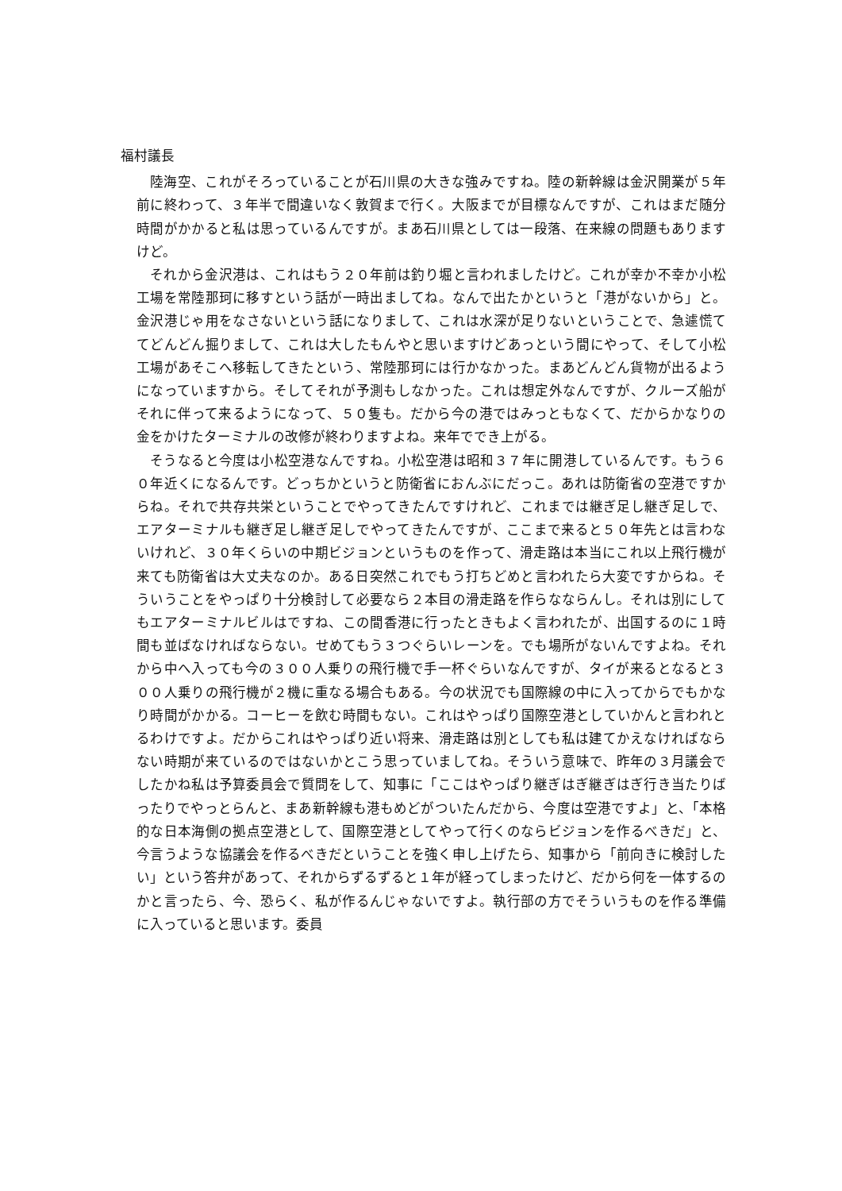福村議長
陸海空、これがそろっていることが石川県の大きな強みですね。陸の新幹線は金沢開業が５年前に終わって、３年半で間違いなく敦賀まで行く。大阪までが目標なんですが、これはまだ随分時間がかかると私は思っているんですが。まあ石川県としては一段落、在来線の問題もありますけど。
それから金沢港は、これはもう２０年前は釣り堀と言われましたけど。これが幸か不幸か小松工場を常陸那珂に移すという話が一時出ましてね。なんで出たかというと「港がないから」と。金沢港じゃ用をなさないという話になりまして、これは水深が足りないということで、急遽慌ててどんどん掘りまして、これは大したもんやと思いますけどあっという間にやって、そして小松工場があそこへ移転してきたという、常陸那珂には行かなかった。まあどんどん貨物が出るようになっていますから。そしてそれが予測もしなかった。これは想定外なんですが、クルーズ船がそれに伴って来るようになって、５０隻も。だから今の港ではみっともなくて、だからかなりの金をかけたターミナルの改修が終わりますよね。来年ででき上がる。
そうなると今度は小松空港なんですね。小松空港は昭和３７年に開港しているんです。もう６０年近くになるんです。どっちかというと防衛省におんぶにだっこ。あれは防衛省の空港ですからね。それで共存共栄ということでやってきたんですけれど、これまでは継ぎ足し継ぎ足しで、エアターミナルも継ぎ足し継ぎ足しでやってきたんですが、ここまで来ると５０年先とは言わないけれど、３０年くらいの中期ビジョンというものを作って、滑走路は本当にこれ以上飛行機が来ても防衛省は大丈夫なのか。ある日突然これでもう打ちどめと言われたら大変ですからね。そういうことをやっぱり十分検討して必要なら２本目の滑走路を作らなならんし。それは別にしてもエアターミナルビルはですね、この間香港に行ったときもよく言われたが、出国するのに１時間も並ばなければならない。せめてもう３つぐらいレーンを。でも場所がないんですよね。それから中へ入っても今の３００人乗りの飛行機で手一杯ぐらいなんですが、タイが来るとなると３００人乗りの飛行機が２機に重なる場合もある。今の状況でも国際線の中に入ってからでもかなり時間がかかる。コーヒーを飲む時間もない。これはやっぱり国際空港としていかんと言われとるわけですよ。だからこれはやっぱり近い将来、滑走路は別としても私は建てかえなければならない時期が来ているのではないかとこう思っていましてね。そういう意味で、昨年の３月議会でしたかね私は予算委員会で質問をして、知事に「ここはやっぱり継ぎはぎ継ぎはぎ行き当たりばったりでやっとらんと、まあ新幹線も港もめどがついたんだから、今度は空港ですよ」と、「本格的な日本海側の拠点空港として、国際空港としてやって行くのならビジョンを作るべきだ」と、今言うような協議会を作るべきだということを強く申し上げたら、知事から「前向きに検討したい」という答弁があって、それからずるずると１年が経ってしまったけど、だから何を一体するのかと言ったら、今、恐らく、私が作るんじゃないですよ。執行部の方でそういうものを作る準備に入っていると思います。委員